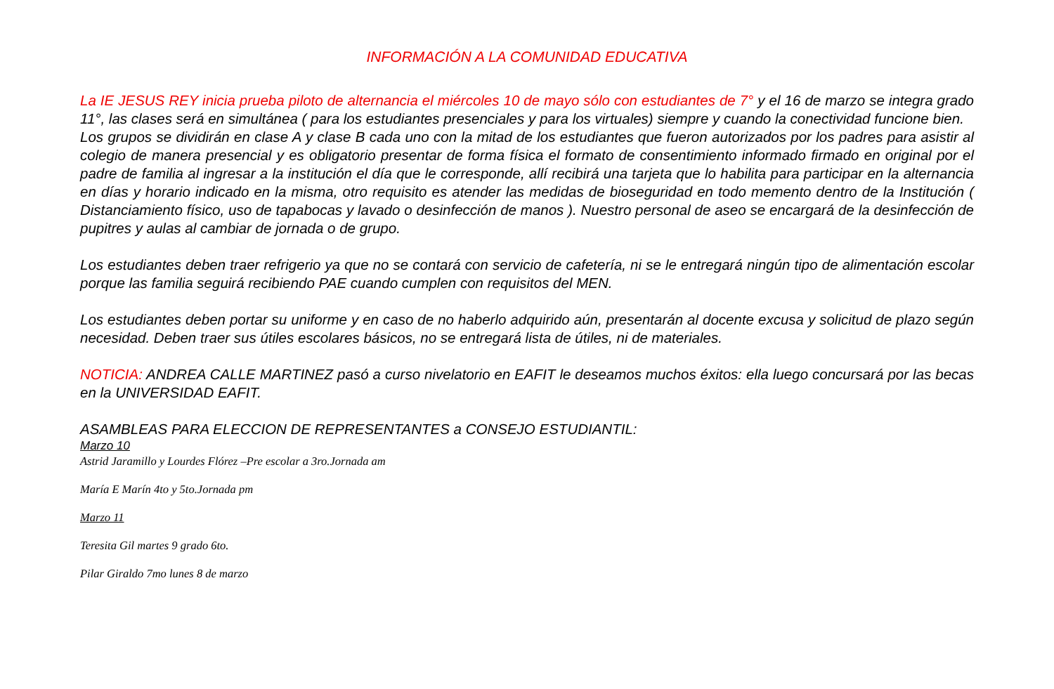INFORMACIÓN A LA COMUNIDAD EDUCATIVA
La IE JESUS REY inicia prueba piloto de alternancia el miércoles 10 de mayo sólo con estudiantes de 7° y el 16 de marzo se integra grado 11°, las clases será en simultánea ( para los estudiantes presenciales y para los virtuales) siempre y cuando la conectividad funcione bien.
Los grupos se dividirán en clase A y clase B cada uno con la mitad de los estudiantes que fueron autorizados por los padres para asistir al colegio de manera presencial y es obligatorio presentar de forma física el formato de consentimiento informado firmado en original por el padre de familia al ingresar a la institución el día que le corresponde, allí recibirá una tarjeta que lo habilita para participar en la alternancia en días y horario indicado en la misma, otro requisito es atender las medidas de bioseguridad en todo memento dentro de la Institución ( Distanciamiento físico, uso de tapabocas y lavado o desinfección de manos ). Nuestro personal de aseo se encargará de la desinfección de pupitres y aulas al cambiar de jornada o de grupo.
Los estudiantes deben traer refrigerio ya que no se contará con servicio de cafetería, ni se le entregará ningún tipo de alimentación escolar porque las familia seguirá recibiendo PAE cuando cumplen con requisitos del MEN.
Los estudiantes deben portar su uniforme y en caso de no haberlo adquirido aún, presentarán al docente excusa y solicitud de plazo según necesidad. Deben traer sus útiles escolares básicos, no se entregará lista de útiles, ni de materiales.
NOTICIA: ANDREA CALLE MARTINEZ pasó a curso nivelatorio en EAFIT le deseamos muchos éxitos: ella luego concursará por las becas en la UNIVERSIDAD EAFIT.
ASAMBLEAS PARA ELECCION DE REPRESENTANTES a CONSEJO ESTUDIANTIL:
Marzo 10
Astrid Jaramillo y Lourdes Flórez –Pre escolar a 3ro.Jornada am
María E Marín 4to y 5to.Jornada pm
Marzo 11
Teresita Gil martes 9 grado 6to.
Pilar Giraldo 7mo lunes 8 de marzo